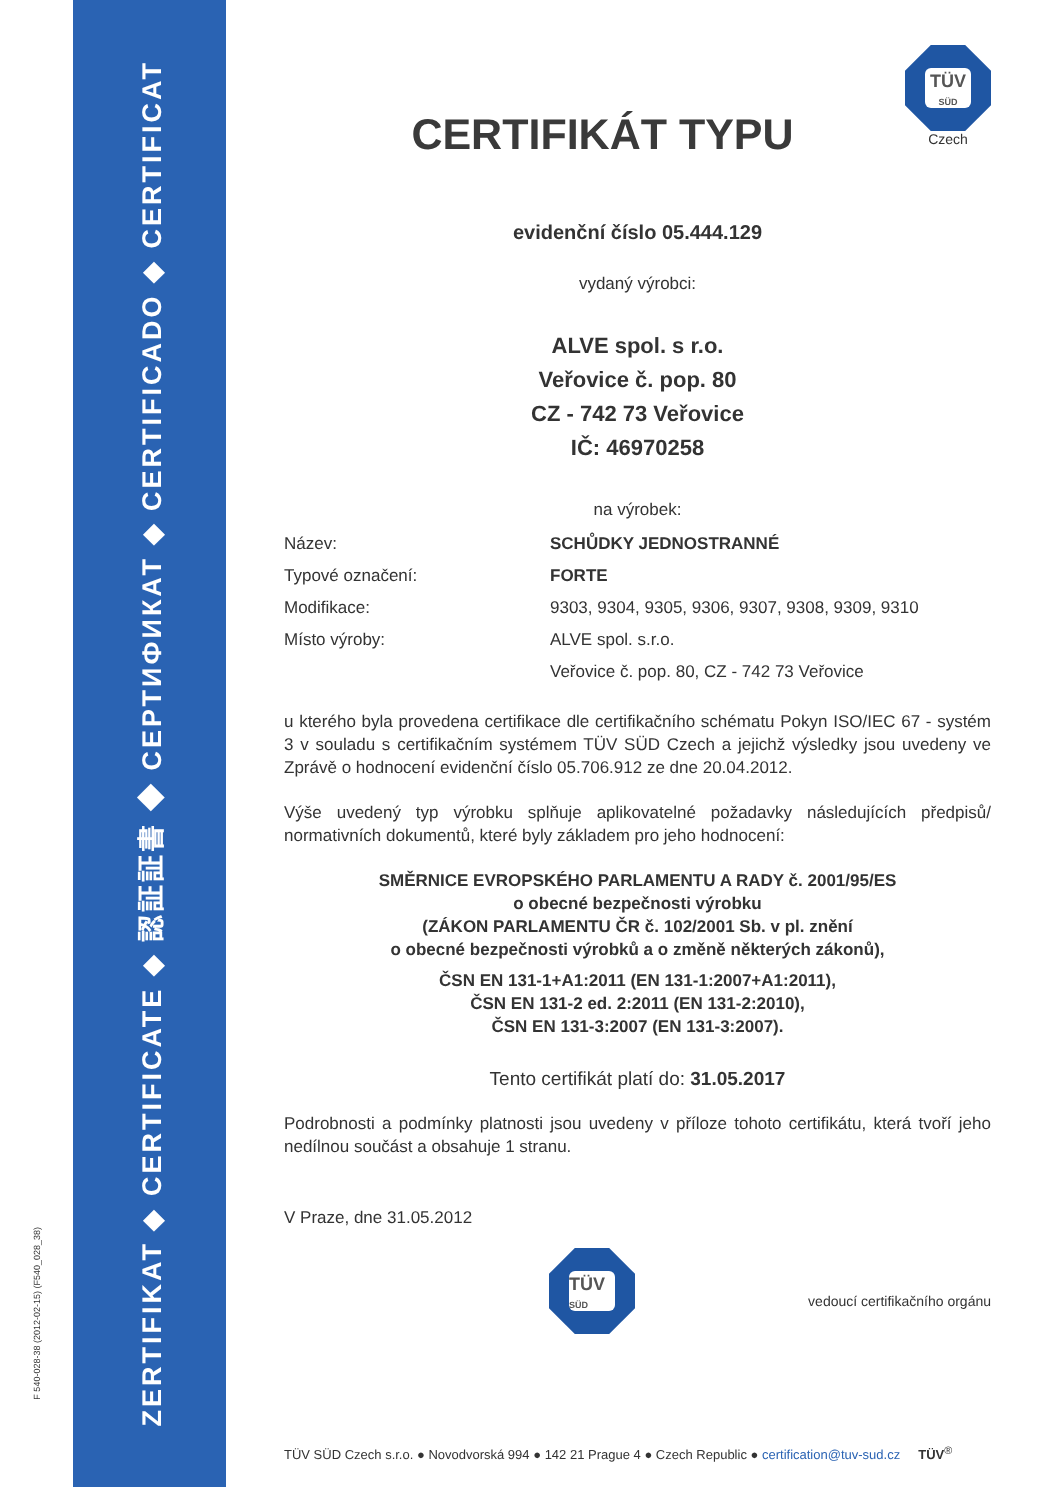F 540-028-38 (2012-02-15) (F540_028_38)
ZERTIFIKAT ◆ CERTIFICATE ◆ 認証証書 ◆ СЕРТИФИКАТ ◆ CERTIFICADO ◆ CERTIFICAT
TÜV
SÜD
Czech
CERTIFIKÁT TYPU
evidenční číslo 05.444.129
vydaný výrobci:
ALVE spol. s r.o.
Veřovice č. pop. 80
CZ - 742 73 Veřovice
IČ: 46970258
na výrobek:
| Název: | SCHŮDKY JEDNOSTRANNÉ |
| Typové označení: | FORTE |
| Modifikace: | 9303, 9304, 9305, 9306, 9307, 9308, 9309, 9310 |
| Místo výroby: | ALVE spol. s.r.o. |
| | Veřovice č. pop. 80, CZ - 742 73 Veřovice |
u kterého byla provedena certifikace dle certifikačního schématu Pokyn ISO/IEC 67 - systém 3 v souladu s certifikačním systémem TÜV SÜD Czech a jejichž výsledky jsou uvedeny ve Zprávě o hodnocení evidenční číslo 05.706.912 ze dne 20.04.2012.
Výše uvedený typ výrobku splňuje aplikovatelné požadavky následujících předpisů/ normativních dokumentů, které byly základem pro jeho hodnocení:
SMĚRNICE EVROPSKÉHO PARLAMENTU A RADY č. 2001/95/ES
o obecné bezpečnosti výrobku
(ZÁKON PARLAMENTU ČR č. 102/2001 Sb. v pl. znění
o obecné bezpečnosti výrobků a o změně některých zákonů),
ČSN EN 131-1+A1:2011 (EN 131-1:2007+A1:2011),
ČSN EN 131-2 ed. 2:2011 (EN 131-2:2010),
ČSN EN 131-3:2007 (EN 131-3:2007).
Tento certifikát platí do: 31.05.2017
Podrobnosti a podmínky platnosti jsou uvedeny v příloze tohoto certifikátu, která tvoří jeho nedílnou součást a obsahuje 1 stranu.
V Praze, dne 31.05.2012
TÜV
SÜD
vedoucí certifikačního orgánu
TÜV SÜD Czech s.r.o. ● Novodvorská 994 ● 142 21 Prague 4 ● Czech Republic ● certification@tuv-sud.cz TÜV<sup>®</sup>